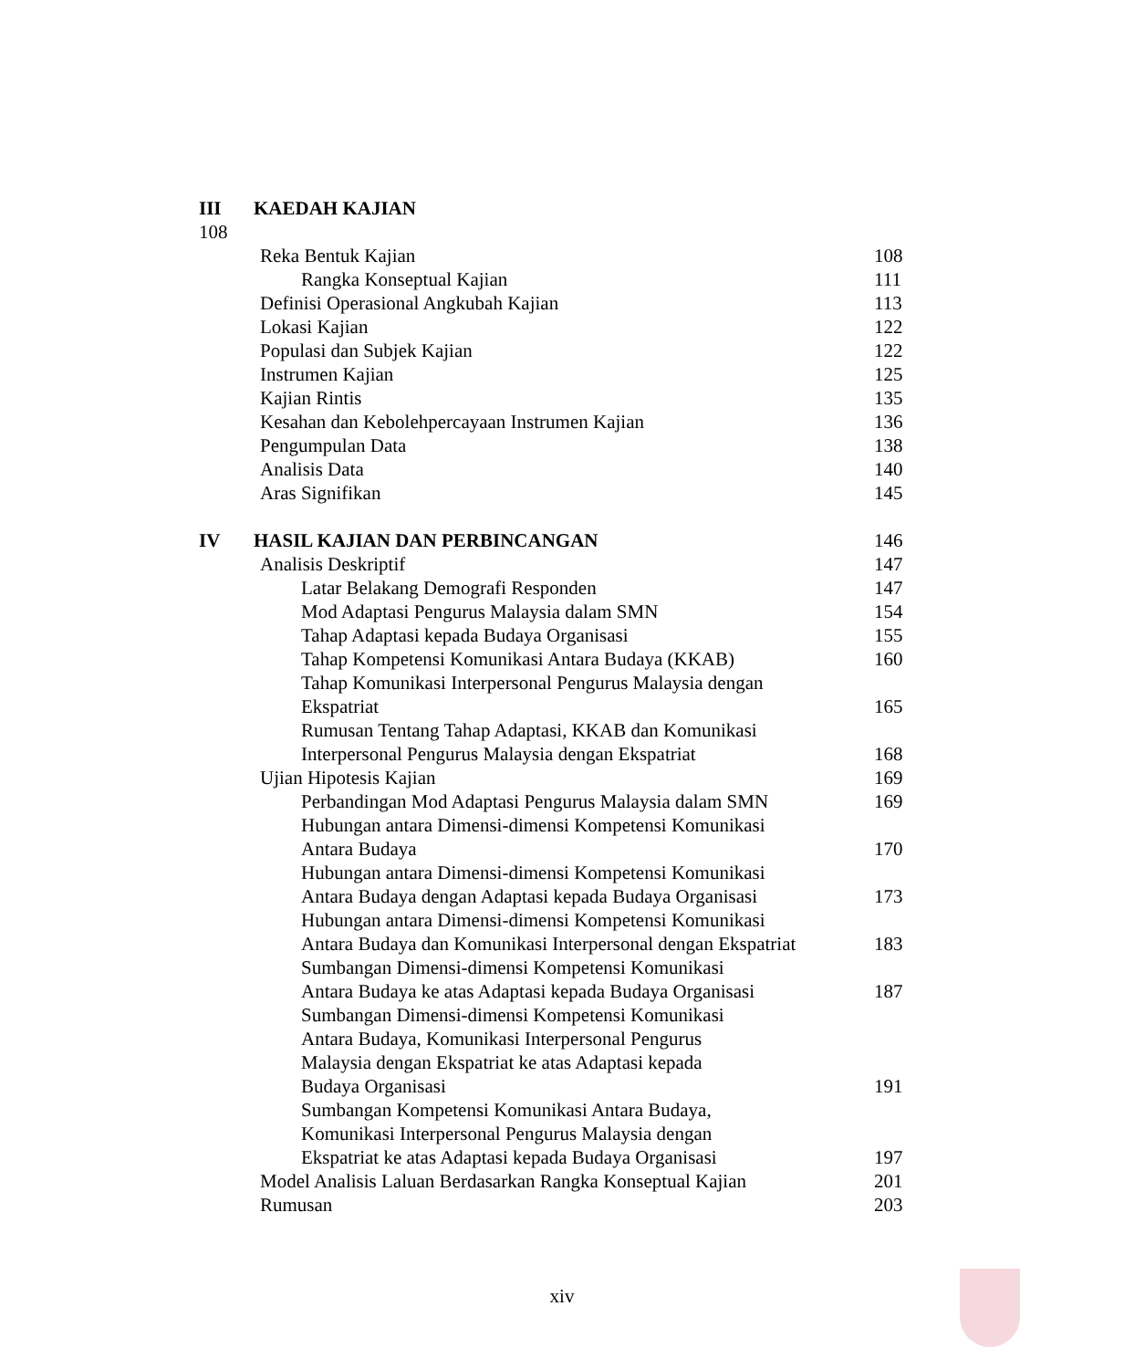III KAEDAH KAJIAN
108
Reka Bentuk Kajian 108
Rangka Konseptual Kajian 111
Definisi Operasional Angkubah Kajian 113
Lokasi Kajian 122
Populasi dan Subjek Kajian 122
Instrumen Kajian 125
Kajian Rintis 135
Kesahan dan Kebolehpercayaan Instrumen Kajian 136
Pengumpulan Data 138
Analisis Data 140
Aras Signifikan 145
IV HASIL KAJIAN DAN PERBINCANGAN 146
Analisis Deskriptif 147
Latar Belakang Demografi Responden 147
Mod Adaptasi Pengurus Malaysia dalam SMN 154
Tahap Adaptasi kepada Budaya Organisasi 155
Tahap Kompetensi Komunikasi Antara Budaya (KKAB) 160
Tahap Komunikasi Interpersonal Pengurus Malaysia dengan
Ekspatriat 165
Rumusan Tentang Tahap Adaptasi, KKAB dan Komunikasi
Interpersonal Pengurus Malaysia dengan Ekspatriat 168
Ujian Hipotesis Kajian 169
Perbandingan Mod Adaptasi Pengurus Malaysia dalam SMN 169
Hubungan antara Dimensi-dimensi Kompetensi Komunikasi
Antara Budaya 170
Hubungan antara Dimensi-dimensi Kompetensi Komunikasi
Antara Budaya dengan Adaptasi kepada Budaya Organisasi 173
Hubungan antara Dimensi-dimensi Kompetensi Komunikasi
Antara Budaya dan Komunikasi Interpersonal dengan Ekspatriat 183
Sumbangan Dimensi-dimensi Kompetensi Komunikasi
Antara Budaya ke atas Adaptasi kepada Budaya Organisasi 187
Sumbangan Dimensi-dimensi Kompetensi Komunikasi
Antara Budaya, Komunikasi Interpersonal Pengurus
Malaysia dengan Ekspatriat ke atas Adaptasi kepada
Budaya Organisasi 191
Sumbangan Kompetensi Komunikasi Antara Budaya,
Komunikasi Interpersonal Pengurus Malaysia dengan
Ekspatriat ke atas Adaptasi kepada Budaya Organisasi 197
Model Analisis Laluan Berdasarkan Rangka Konseptual Kajian 201
Rumusan 203
xiv